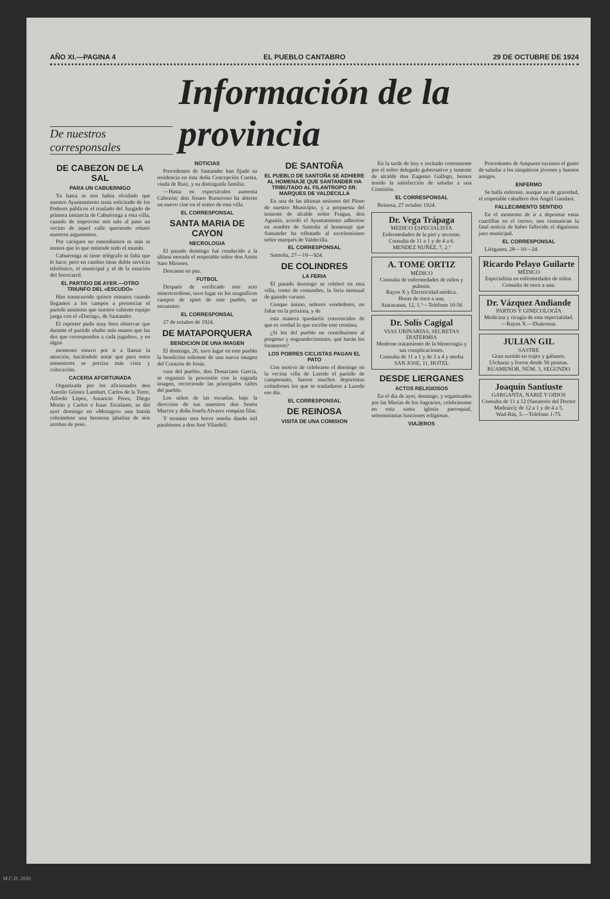AÑO XI.—PAGINA 4 EL PUEBLO CANTABRO 29 DE OCTUBRE DE 1924
De nuestros corresponsales
Información de la provincia
DE CABEZON DE LA SAL
PARA UN CABUERNIGO
Ya hasta se nos había olvidado que nuestro Ayuntamiento tenía solicitado de los Poderes públicos el traslado del Juzgado de primera instancia de Cabuérniga a esta villa, cuando de improviso nos sale al paso un vecino de aquel valle queriendo rebatir nuestros argumentos.
Por caciques no entendiamos ni más ni menos que lo que entiende todo el mundo.
Cabuérniga ni tiene telégrafo ni falta que le hace; pero en cambio tiene doble servicio telefónico, el municipal y el de la estación del ferrocarril.
EL PARTIDO DE AYER.—OTRO TRIUNFO DEL «ESCUDO»
Han transcurrido quince minutos cuando llegamos a los campos a presenciar el partido amistoso que nuestro valiente equipo juega con el «Daring», de Santander.
El reporter pudo muy bien observar que durante el partido «hubo más manos que las dos que corresponden a cada jugador», y en algún
momento estuvo por ir a llamar la atención, haciéndole notar que para estos menesteres se precisa más vista y colocación.
CACERIA AFORTUNADA
Organizada por los aficionados don Aurelio Gómez Lambart, Carlos de la Torre, Alfredo López, Amancio Pérez, Diego Morán y Carlos e Isaac Escalante, se dió ayer domingo en «Mozagro» una batida cobrándose una hermosa jabalina de seis arrobas de peso.
NOTICIAS
Procedentes de Santander han fijado su residencia en ésta doña Concepción Cuesta, viuda de Ruiz, y su distinguida familia.
—Hasta en espectáculos aumenta Cabezón; don Jenaro Rumoroso ha abierto un nuevo cine en el teatro de esta villa.
EL CORRESPONSAL
SANTA MARIA DE CAYON
NECROLOGIA
El pasado domingo fué conducido a la última morada el respetable señor don Amós Saro Mirones.
Descanse en paz.
FUTBOL
Después de verificado este acto misericordioso, tuvo lugar en los magníficos campos de sport de este pueblo, un encuentro.
EL CORRESPONSAL
27 de octubre de 1924.
DE MATAPORQUERA
BENDICION DE UNA IMAGEN
El domingo, 26, tuvo lugar en este pueblo la bendición solemne de una nueva imagen del Corazón de Jesús.
cura del pueblo, don Donaciano García, se organizó la procesión con la sagrada imagen, recorriendo las principales calles del pueblo.
Los niños de las escuelas, bajo la dirección de sus maestros don Senén Marcos y doña Josefa Alvarez rompían filas.
Y termino esta breve reseña dando mil parabienes a don José Vilardell.
DE SANTOÑA
EL PUEBLO DE SANTOÑA SE ADHIERE AL HOMENAJE QUE SANTANDER HA TRIBUTADO AL FILANTROPO SR. MARQUES DE VALDECILLA
En una de las últimas sesiones del Pleno de nuestro Municipio, y a propuesta del teniente de alcalde señor Fragua, don Agustín, acordó el Ayuntamiento adherirse en nombre de Santoña al homenaje que Santander ha tributado al excelentísimo señor marqués de Valdecilla.
EL CORRESPONSAL
Santoña, 27—10—924.
DE COLINDRES
LA FERIA
El pasado domingo se celebró en esta villa, como de costumbre, la feria mensual de ganado vacuno.
Conque ánimo, señores vendedores, no faltar en la próxima, y de
esta manera quedaréis convencidos de que es verdad lo que escribe este cronista.
¿Si los del pueblo no contribuimos al progreso y engrandecimiento, qué harán los forasteros?
LOS POBRES CICLISTAS PAGAN EL PATO
Con motivo de celebrarse el domingo en la vecina villa de Laredo el partido de campeonato, fueron muchos deportistas colindreses los que se trasladaron a Laredo ese día.
EL CORRESPONSAL
DE REINOSA
VISITA DE UNA COMISION
En la tarde de hoy e invitado cortesmente por el señor delegado gubernativo y teniente de alcalde don Eugenio Gallego, hemos tenido la satisfacción de saludar a una Comisión.
EL CORRESPONSAL
Reinosa, 27 octubre 1924.
Dr. Vega Trápaga
MEDICO ESPECIALISTA
Enfermedades de la piel y secretas.
Consulta de 11 a 1 y de 4 a 6.
MENDEZ NUÑEZ, 7, 2.º
A. TOME ORTIZ
MÉDICO
Consulta de enfermedades de niños y pulmón.
Rayos X y Electricidad médica.
Horas de once a una.
Atarazanas, 12, 1.º—Teléfono 10-56
Dr. Solís Cagigal
VIAS URINARIAS, SECRETAS DIATERMIA
Moderno tratamiento de la blenorragia y sus complicaciones.
Consulta de 11 a 1 y de 3 a 4 y media
SAN JOSE, 11, HOTEL
DESDE LIERGANES
ACTOS RELIGIOSOS
En el día de ayer, domingo, y organizados por las Marías de los Sagrarios, celebráronse en esta santa iglesia parroquial, solemnísimas funciones religiosas.
VIAJEROS
Procedentes de Ampuero tuvimos el gusto de saludar a los simpáticos jóvenes y buenos amigos.
ENFERMO
Se halla enfermo, aunque no de gravedad, el respetable caballero don Angel Gandara.
FALLECIMIENTO SENTIDO
En el momento de ir a depositar estas cuartillas en el correo, nos comunican la fatal noticia de haber fallecido el dignísimo juez municipal.
EL CORRESPONSAL
Liérganes, 28—10—24.
Ricardo Pelayo Guilarte
MÉDICO
Especialista en enfermedades de niños.
Consulta de once a una.
Dr. Vázquez Andiande
PARTOS Y GINECOLOGÍA
Medicina y cirugía de esta especialidad.—Rayos X.—Diatermia.
JULIAN GIL
SASTRE
Gran surtido en trajes y gabanes. Ulchuras y forros desde 50 pesetas.
RUAMENOR, NÚM. 3, SEGUNDO
Joaquín Santiuste
GARGANTA, NARIZ Y OIDOS
Consulta de 11 a 12 (Sanatorio del Doctor Madrazo); de 12 a 1 y de 4 a 5.
Wad-Rás, 5.—Teléfono 1-75.
M.C.D. 2020